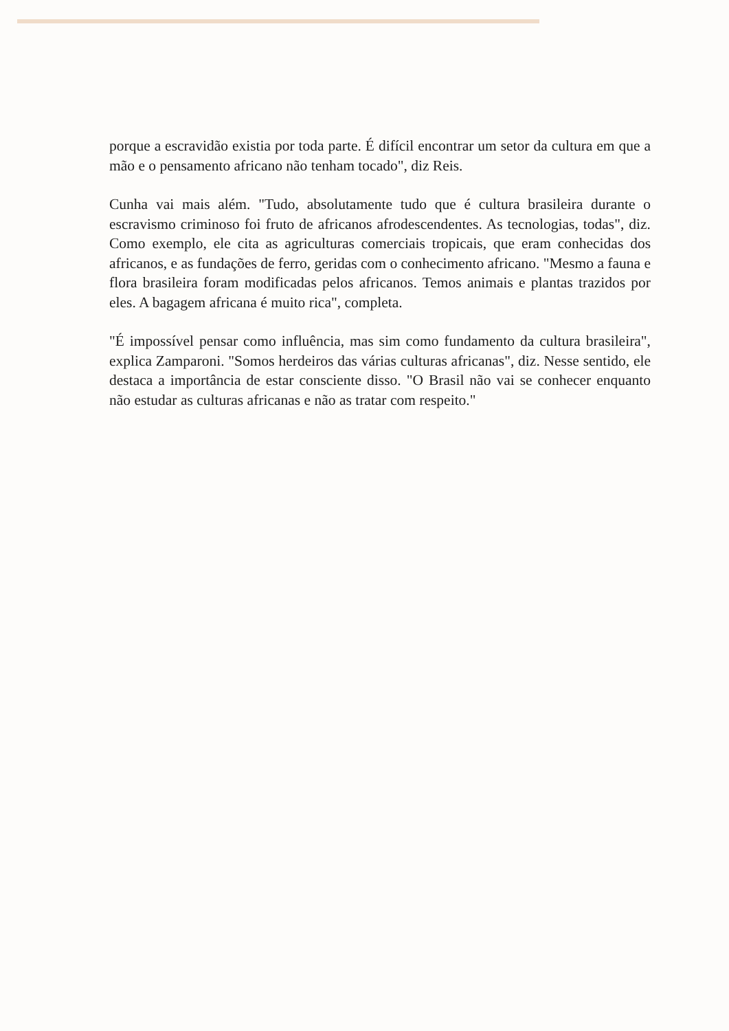porque a escravidão existia por toda parte. É difícil encontrar um setor da cultura em que a mão e o pensamento africano não tenham tocado", diz Reis.
Cunha vai mais além. "Tudo, absolutamente tudo que é cultura brasileira durante o escravismo criminoso foi fruto de africanos afrodescendentes. As tecnologias, todas", diz. Como exemplo, ele cita as agriculturas comerciais tropicais, que eram conhecidas dos africanos, e as fundações de ferro, geridas com o conhecimento africano. "Mesmo a fauna e flora brasileira foram modificadas pelos africanos. Temos animais e plantas trazidos por eles. A bagagem africana é muito rica", completa.
"É impossível pensar como influência, mas sim como fundamento da cultura brasileira", explica Zamparoni. "Somos herdeiros das várias culturas africanas", diz. Nesse sentido, ele destaca a importância de estar consciente disso. "O Brasil não vai se conhecer enquanto não estudar as culturas africanas e não as tratar com respeito."